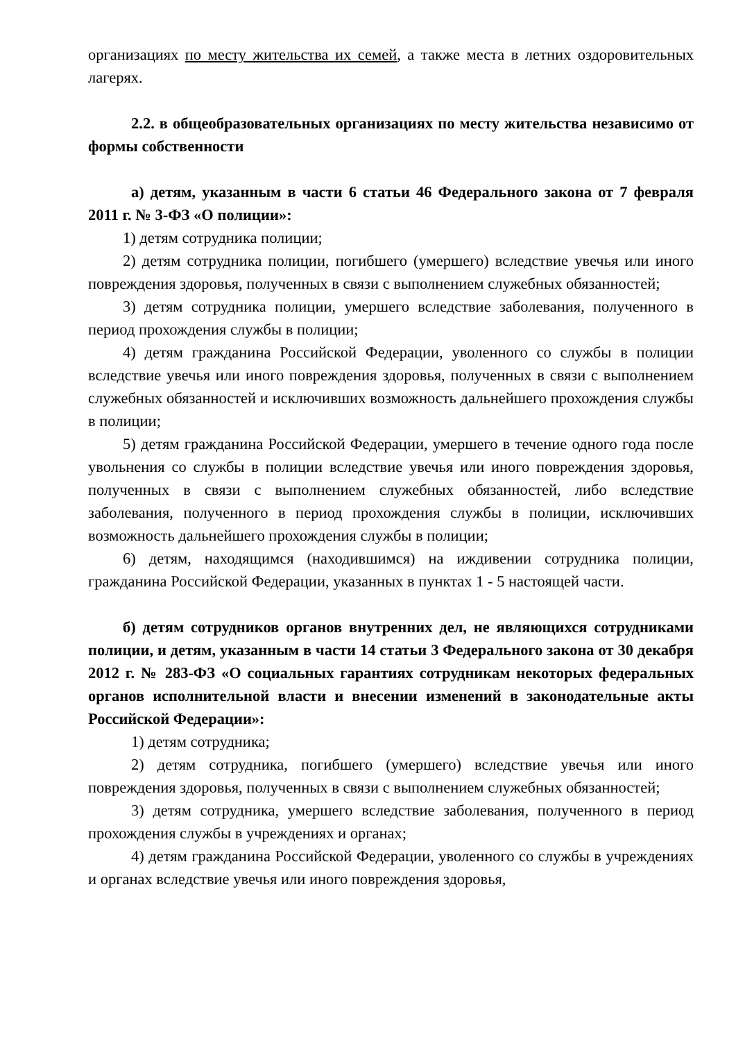организациях по месту жительства их семей, а также места в летних оздоровительных лагерях.
2.2. в общеобразовательных организациях по месту жительства независимо от формы собственности
а) детям, указанным в части 6 статьи 46 Федерального закона от 7 февраля 2011 г. № 3-ФЗ «О полиции»:
1) детям сотрудника полиции;
2) детям сотрудника полиции, погибшего (умершего) вследствие увечья или иного повреждения здоровья, полученных в связи с выполнением служебных обязанностей;
3) детям сотрудника полиции, умершего вследствие заболевания, полученного в период прохождения службы в полиции;
4) детям гражданина Российской Федерации, уволенного со службы в полиции вследствие увечья или иного повреждения здоровья, полученных в связи с выполнением служебных обязанностей и исключивших возможность дальнейшего прохождения службы в полиции;
5) детям гражданина Российской Федерации, умершего в течение одного года после увольнения со службы в полиции вследствие увечья или иного повреждения здоровья, полученных в связи с выполнением служебных обязанностей, либо вследствие заболевания, полученного в период прохождения службы в полиции, исключивших возможность дальнейшего прохождения службы в полиции;
6) детям, находящимся (находившимся) на иждивении сотрудника полиции, гражданина Российской Федерации, указанных в пунктах 1 - 5 настоящей части.
б) детям сотрудников органов внутренних дел, не являющихся сотрудниками полиции, и детям, указанным в части 14 статьи 3 Федерального закона от 30 декабря 2012 г. № 283-ФЗ «О социальных гарантиях сотрудникам некоторых федеральных органов исполнительной власти и внесении изменений в законодательные акты Российской Федерации»:
1) детям сотрудника;
2) детям сотрудника, погибшего (умершего) вследствие увечья или иного повреждения здоровья, полученных в связи с выполнением служебных обязанностей;
3) детям сотрудника, умершего вследствие заболевания, полученного в период прохождения службы в учреждениях и органах;
4) детям гражданина Российской Федерации, уволенного со службы в учреждениях и органах вследствие увечья или иного повреждения здоровья,